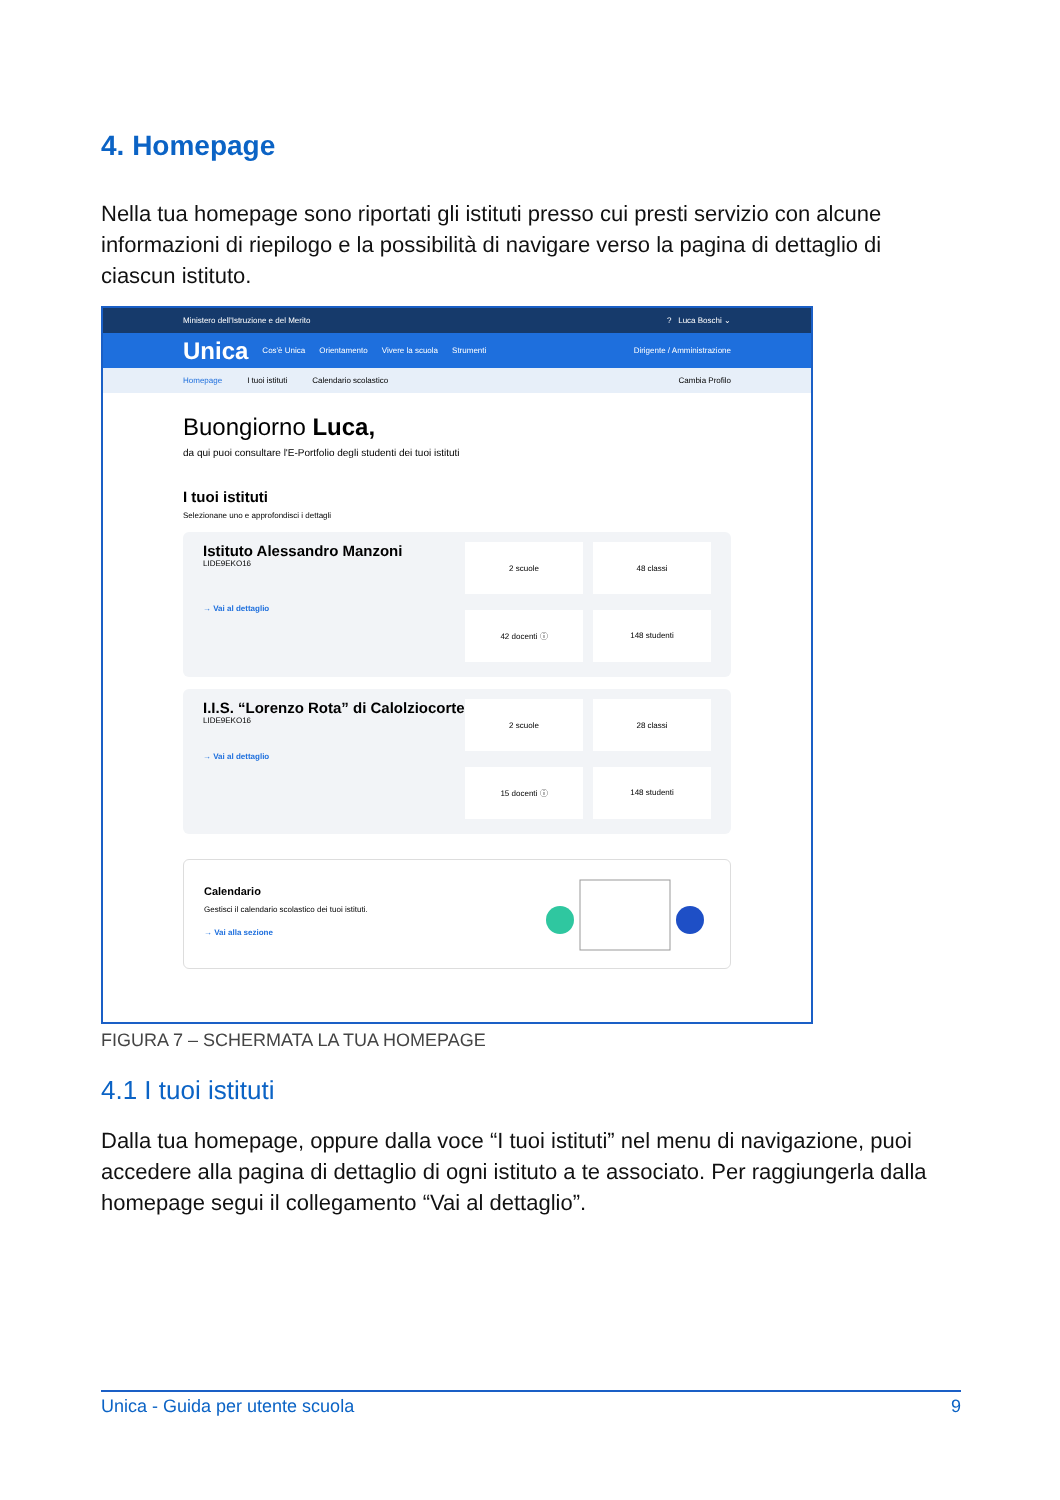4. Homepage
Nella tua homepage sono riportati gli istituti presso cui presti servizio con alcune informazioni di riepilogo e la possibilità di navigare verso la pagina di dettaglio di ciascun istituto.
Ministero dell'Istruzione e del Merito? Luca Boschi ⌄
Unica Cos'è Unica Orientamento Vivere la scuola Strumenti Dirigente / Amministrazione
Homepage I tuoi istituti Calendario scolastico Cambia Profilo
Buongiorno Luca,
da qui puoi consultare l'E-Portfolio degli studenti dei tuoi istituti
I tuoi istituti
Selezionane uno e approfondisci i dettagli
Istituto Alessandro Manzoni
LIDE9EKO16
→ Vai al dettaglio
2 scuole
48 classi
42 docenti ⓘ
148 studenti
I.I.S. “Lorenzo Rota” di Calolziocorte
LIDE9EKO16
→ Vai al dettaglio
2 scuole
28 classi
15 docenti ⓘ
148 studenti
Calendario
Gestisci il calendario scolastico dei tuoi istituti.
→ Vai alla sezione
FIGURA 7 – SCHERMATA LA TUA HOMEPAGE
4.1 I tuoi istituti
Dalla tua homepage, oppure dalla voce “I tuoi istituti” nel menu di navigazione, puoi accedere alla pagina di dettaglio di ogni istituto a te associato. Per raggiungerla dalla homepage segui il collegamento “Vai al dettaglio”.
Unica - Guida per utente scuola 9